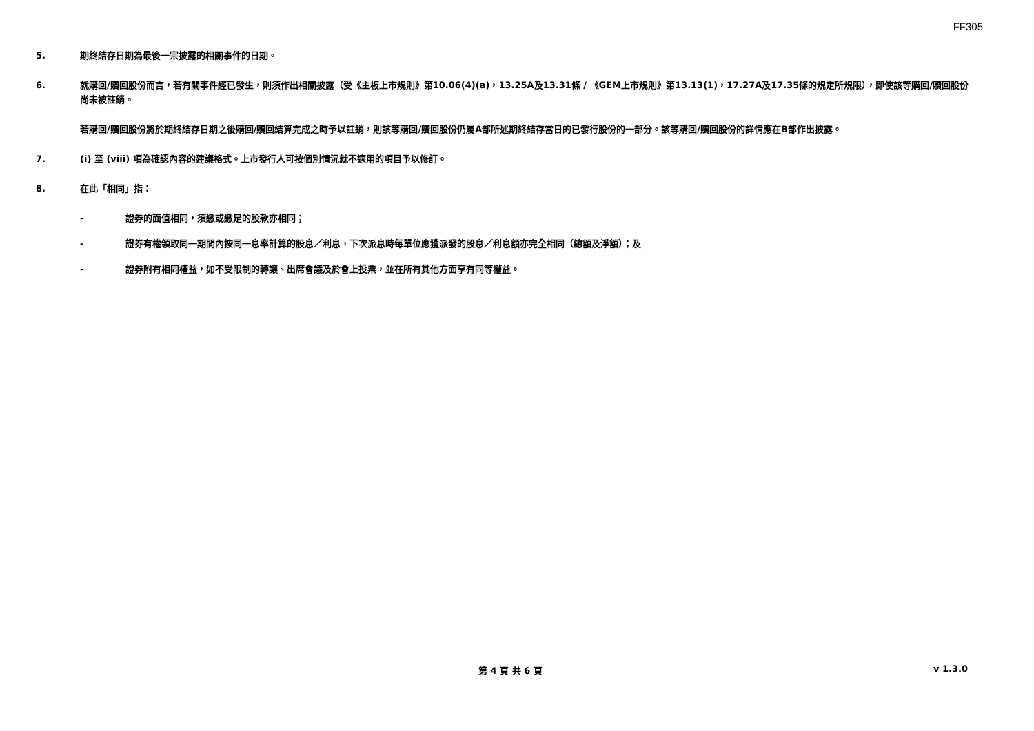FF305
5. 期終結存日期為最後一宗披露的相關事件的日期。
6. 就購回/贖回股份而言，若有關事件經已發生，則須作出相關披露（受《主板上市規則》第10.06(4)(a)，13.25A及13.31條 / 《GEM上市規則》第13.13(1)，17.27A及17.35條的規定所規限），即使該等購回/贖回股份尚未被註銷。
若購回/贖回股份將於期終結存日期之後購回/贖回結算完成之時予以註銷，則該等購回/贖回股份仍屬A部所述期終結存當日的已發行股份的一部分。該等購回/贖回股份的詳情應在B部作出披露。
7. (i) 至 (viii) 項為確認內容的建議格式。上市發行人可按個別情況就不適用的項目予以修訂。
8. 在此「相同」指：
- 證券的面值相同，須繳或繳足的股款亦相同；
- 證券有權領取同一期間內按同一息率計算的股息／利息，下次派息時每單位應獲派發的股息／利息額亦完全相同（總額及淨額）；及
- 證券附有相同權益，如不受限制的轉讓、出席會議及於會上投票，並在所有其他方面享有同等權益。
第 4 頁 共 6 頁 v 1.3.0